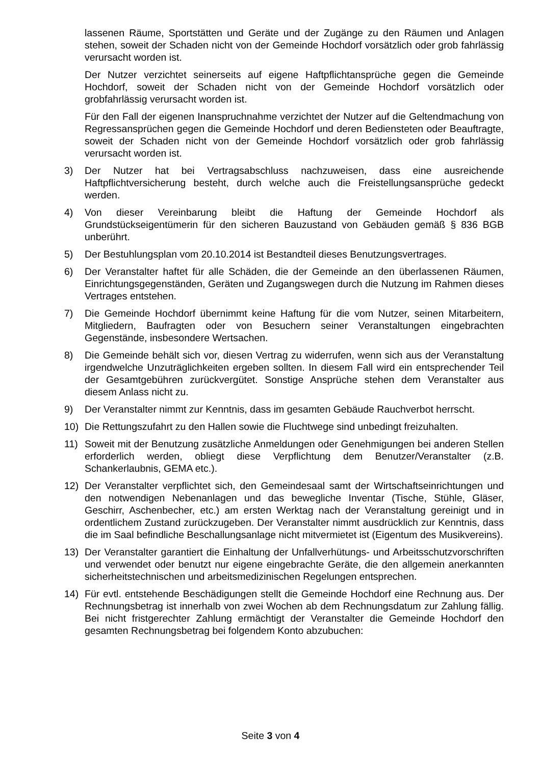lassenen Räume, Sportstätten und Geräte und der Zugänge zu den Räumen und Anlagen stehen, soweit der Schaden nicht von der Gemeinde Hochdorf vorsätzlich oder grob fahrlässig verursacht worden ist.
Der Nutzer verzichtet seinerseits auf eigene Haftpflichtansprüche gegen die Gemeinde Hochdorf, soweit der Schaden nicht von der Gemeinde Hochdorf vorsätzlich oder grobfahrlässig verursacht worden ist.
Für den Fall der eigenen Inanspruchnahme verzichtet der Nutzer auf die Geltendmachung von Regressansprüchen gegen die Gemeinde Hochdorf und deren Bediensteten oder Beauftragte, soweit der Schaden nicht von der Gemeinde Hochdorf vorsätzlich oder grob fahrlässig verursacht worden ist.
3) Der Nutzer hat bei Vertragsabschluss nachzuweisen, dass eine ausreichende Haftpflichtversicherung besteht, durch welche auch die Freistellungsansprüche gedeckt werden.
4) Von dieser Vereinbarung bleibt die Haftung der Gemeinde Hochdorf als Grundstückseigentümerin für den sicheren Bauzustand von Gebäuden gemäß § 836 BGB unberührt.
5) Der Bestuhlungsplan vom 20.10.2014 ist Bestandteil dieses Benutzungsvertrages.
6) Der Veranstalter haftet für alle Schäden, die der Gemeinde an den überlassenen Räumen, Einrichtungsgegenständen, Geräten und Zugangswegen durch die Nutzung im Rahmen dieses Vertrages entstehen.
7) Die Gemeinde Hochdorf übernimmt keine Haftung für die vom Nutzer, seinen Mitarbeitern, Mitgliedern, Baufragten oder von Besuchern seiner Veranstaltungen eingebrachten Gegenstände, insbesondere Wertsachen.
8) Die Gemeinde behält sich vor, diesen Vertrag zu widerrufen, wenn sich aus der Veranstaltung irgendwelche Unzuträglichkeiten ergeben sollten. In diesem Fall wird ein entsprechender Teil der Gesamtgebühren zurückvergütet. Sonstige Ansprüche stehen dem Veranstalter aus diesem Anlass nicht zu.
9) Der Veranstalter nimmt zur Kenntnis, dass im gesamten Gebäude Rauchverbot herrscht.
10) Die Rettungszufahrt zu den Hallen sowie die Fluchtwege sind unbedingt freizuhalten.
11) Soweit mit der Benutzung zusätzliche Anmeldungen oder Genehmigungen bei anderen Stellen erforderlich werden, obliegt diese Verpflichtung dem Benutzer/Veranstalter (z.B. Schankerlaubnis, GEMA etc.).
12) Der Veranstalter verpflichtet sich, den Gemeindesaal samt der Wirtschaftseinrichtungen und den notwendigen Nebenanlagen und das bewegliche Inventar (Tische, Stühle, Gläser, Geschirr, Aschenbecher, etc.) am ersten Werktag nach der Veranstaltung gereinigt und in ordentlichem Zustand zurückzugeben. Der Veranstalter nimmt ausdrücklich zur Kenntnis, dass die im Saal befindliche Beschallungsanlage nicht mitvermietet ist (Eigentum des Musikvereins).
13) Der Veranstalter garantiert die Einhaltung der Unfallverhütungs- und Arbeitsschutzvorschriften und verwendet oder benutzt nur eigene eingebrachte Geräte, die den allgemein anerkannten sicherheitstechnischen und arbeitsmedizinischen Regelungen entsprechen.
14) Für evtl. entstehende Beschädigungen stellt die Gemeinde Hochdorf eine Rechnung aus. Der Rechnungsbetrag ist innerhalb von zwei Wochen ab dem Rechnungsdatum zur Zahlung fällig. Bei nicht fristgerechter Zahlung ermächtigt der Veranstalter die Gemeinde Hochdorf den gesamten Rechnungsbetrag bei folgendem Konto abzubuchen:
Seite 3 von 4